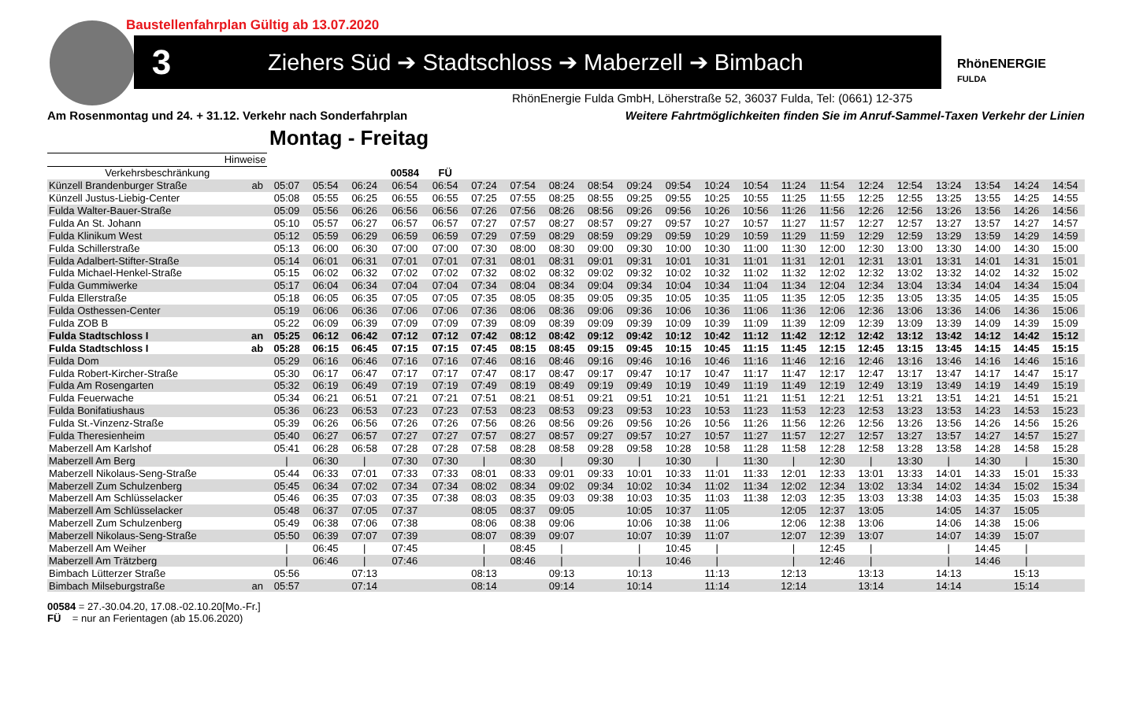Baustellenfahrplan Gültig ab 13.07.2020
3
Ziehers Süd ➔ Stadtschloss ➔ Maberzell ➔ Bimbach
RhönENERGIE
FULDA
RhönEnergie Fulda GmbH, Löherstraße 52, 36037 Fulda, Tel: (0661) 12-375
Am Rosenmontag und 24. + 31.12. Verkehr nach Sonderfahrplan
Weitere Fahrtmöglichkeiten finden Sie im Anruf-Sammel-Taxen Verkehr der Linien
Montag - Freitag
| Hinweise | | | | | | | | | | | | | | | | | | | | | | |
| Verkehrsbeschränkung | | | | | 00584 | FÜ | | | | | | | | | | | | | | | | |
| Künzell Brandenburger Straße | ab | 05:07 | 05:54 | 06:24 | 06:54 | 06:54 | 07:24 | 07:54 | 08:24 | 08:54 | 09:24 | 09:54 | 10:24 | 10:54 | 11:24 | 11:54 | 12:24 | 12:54 | 13:24 | 13:54 | 14:24 | 14:54 |
| Künzell Justus-Liebig-Center | | 05:08 | 05:55 | 06:25 | 06:55 | 06:55 | 07:25 | 07:55 | 08:25 | 08:55 | 09:25 | 09:55 | 10:25 | 10:55 | 11:25 | 11:55 | 12:25 | 12:55 | 13:25 | 13:55 | 14:25 | 14:55 |
| Fulda Walter-Bauer-Straße | | 05:09 | 05:56 | 06:26 | 06:56 | 06:56 | 07:26 | 07:56 | 08:26 | 08:56 | 09:26 | 09:56 | 10:26 | 10:56 | 11:26 | 11:56 | 12:26 | 12:56 | 13:26 | 13:56 | 14:26 | 14:56 |
| Fulda An St. Johann | | 05:10 | 05:57 | 06:27 | 06:57 | 06:57 | 07:27 | 07:57 | 08:27 | 08:57 | 09:27 | 09:57 | 10:27 | 10:57 | 11:27 | 11:57 | 12:27 | 12:57 | 13:27 | 13:57 | 14:27 | 14:57 |
| Fulda Klinikum West | | 05:12 | 05:59 | 06:29 | 06:59 | 06:59 | 07:29 | 07:59 | 08:29 | 08:59 | 09:29 | 09:59 | 10:29 | 10:59 | 11:29 | 11:59 | 12:29 | 12:59 | 13:29 | 13:59 | 14:29 | 14:59 |
| Fulda Schillerstraße | | 05:13 | 06:00 | 06:30 | 07:00 | 07:00 | 07:30 | 08:00 | 08:30 | 09:00 | 09:30 | 10:00 | 10:30 | 11:00 | 11:30 | 12:00 | 12:30 | 13:00 | 13:30 | 14:00 | 14:30 | 15:00 |
| Fulda Adalbert-Stifter-Straße | | 05:14 | 06:01 | 06:31 | 07:01 | 07:01 | 07:31 | 08:01 | 08:31 | 09:01 | 09:31 | 10:01 | 10:31 | 11:01 | 11:31 | 12:01 | 12:31 | 13:01 | 13:31 | 14:01 | 14:31 | 15:01 |
| Fulda Michael-Henkel-Straße | | 05:15 | 06:02 | 06:32 | 07:02 | 07:02 | 07:32 | 08:02 | 08:32 | 09:02 | 09:32 | 10:02 | 10:32 | 11:02 | 11:32 | 12:02 | 12:32 | 13:02 | 13:32 | 14:02 | 14:32 | 15:02 |
| Fulda Gummiwerke | | 05:17 | 06:04 | 06:34 | 07:04 | 07:04 | 07:34 | 08:04 | 08:34 | 09:04 | 09:34 | 10:04 | 10:34 | 11:04 | 11:34 | 12:04 | 12:34 | 13:04 | 13:34 | 14:04 | 14:34 | 15:04 |
| Fulda Ellerstraße | | 05:18 | 06:05 | 06:35 | 07:05 | 07:05 | 07:35 | 08:05 | 08:35 | 09:05 | 09:35 | 10:05 | 10:35 | 11:05 | 11:35 | 12:05 | 12:35 | 13:05 | 13:35 | 14:05 | 14:35 | 15:05 |
| Fulda Osthessen-Center | | 05:19 | 06:06 | 06:36 | 07:06 | 07:06 | 07:36 | 08:06 | 08:36 | 09:06 | 09:36 | 10:06 | 10:36 | 11:06 | 11:36 | 12:06 | 12:36 | 13:06 | 13:36 | 14:06 | 14:36 | 15:06 |
| Fulda ZOB B | | 05:22 | 06:09 | 06:39 | 07:09 | 07:09 | 07:39 | 08:09 | 08:39 | 09:09 | 09:39 | 10:09 | 10:39 | 11:09 | 11:39 | 12:09 | 12:39 | 13:09 | 13:39 | 14:09 | 14:39 | 15:09 |
| Fulda Stadtschloss I | an | 05:25 | 06:12 | 06:42 | 07:12 | 07:12 | 07:42 | 08:12 | 08:42 | 09:12 | 09:42 | 10:12 | 10:42 | 11:12 | 11:42 | 12:12 | 12:42 | 13:12 | 13:42 | 14:12 | 14:42 | 15:12 |
| Fulda Stadtschloss I | ab | 05:28 | 06:15 | 06:45 | 07:15 | 07:15 | 07:45 | 08:15 | 08:45 | 09:15 | 09:45 | 10:15 | 10:45 | 11:15 | 11:45 | 12:15 | 12:45 | 13:15 | 13:45 | 14:15 | 14:45 | 15:15 |
| Fulda Dom | | 05:29 | 06:16 | 06:46 | 07:16 | 07:16 | 07:46 | 08:16 | 08:46 | 09:16 | 09:46 | 10:16 | 10:46 | 11:16 | 11:46 | 12:16 | 12:46 | 13:16 | 13:46 | 14:16 | 14:46 | 15:16 |
| Fulda Robert-Kircher-Straße | | 05:30 | 06:17 | 06:47 | 07:17 | 07:17 | 07:47 | 08:17 | 08:47 | 09:17 | 09:47 | 10:17 | 10:47 | 11:17 | 11:47 | 12:17 | 12:47 | 13:17 | 13:47 | 14:17 | 14:47 | 15:17 |
| Fulda Am Rosengarten | | 05:32 | 06:19 | 06:49 | 07:19 | 07:19 | 07:49 | 08:19 | 08:49 | 09:19 | 09:49 | 10:19 | 10:49 | 11:19 | 11:49 | 12:19 | 12:49 | 13:19 | 13:49 | 14:19 | 14:49 | 15:19 |
| Fulda Feuerwache | | 05:34 | 06:21 | 06:51 | 07:21 | 07:21 | 07:51 | 08:21 | 08:51 | 09:21 | 09:51 | 10:21 | 10:51 | 11:21 | 11:51 | 12:21 | 12:51 | 13:21 | 13:51 | 14:21 | 14:51 | 15:21 |
| Fulda Bonifatiushaus | | 05:36 | 06:23 | 06:53 | 07:23 | 07:23 | 07:53 | 08:23 | 08:53 | 09:23 | 09:53 | 10:23 | 10:53 | 11:23 | 11:53 | 12:23 | 12:53 | 13:23 | 13:53 | 14:23 | 14:53 | 15:23 |
| Fulda St.-Vinzenz-Straße | | 05:39 | 06:26 | 06:56 | 07:26 | 07:26 | 07:56 | 08:26 | 08:56 | 09:26 | 09:56 | 10:26 | 10:56 | 11:26 | 11:56 | 12:26 | 12:56 | 13:26 | 13:56 | 14:26 | 14:56 | 15:26 |
| Fulda Theresienheim | | 05:40 | 06:27 | 06:57 | 07:27 | 07:27 | 07:57 | 08:27 | 08:57 | 09:27 | 09:57 | 10:27 | 10:57 | 11:27 | 11:57 | 12:27 | 12:57 | 13:27 | 13:57 | 14:27 | 14:57 | 15:27 |
| Maberzell Am Karlshof | | 05:41 | 06:28 | 06:58 | 07:28 | 07:28 | 07:58 | 08:28 | 08:58 | 09:28 | 09:58 | 10:28 | 10:58 | 11:28 | 11:58 | 12:28 | 12:58 | 13:28 | 13:58 | 14:28 | 14:58 | 15:28 |
| Maberzell Am Berg | | / | 06:30 | / | 07:30 | 07:30 | / | 08:30 | / | 09:30 | / | 10:30 | / | 11:30 | / | 12:30 | / | 13:30 | / | 14:30 | / | 15:30 |
| Maberzell Nikolaus-Seng-Straße | | 05:44 | 06:33 | 07:01 | 07:33 | 07:33 | 08:01 | 08:33 | 09:01 | 09:33 | 10:01 | 10:33 | 11:01 | 11:33 | 12:01 | 12:33 | 13:01 | 13:33 | 14:01 | 14:33 | 15:01 | 15:33 |
| Maberzell Zum Schulzenberg | | 05:45 | 06:34 | 07:02 | 07:34 | 07:34 | 08:02 | 08:34 | 09:02 | 09:34 | 10:02 | 10:34 | 11:02 | 11:34 | 12:02 | 12:34 | 13:02 | 13:34 | 14:02 | 14:34 | 15:02 | 15:34 |
| Maberzell Am Schlüsselacker | | 05:46 | 06:35 | 07:03 | 07:35 | 07:38 | 08:03 | 08:35 | 09:03 | 09:38 | 10:03 | 10:35 | 11:03 | 11:38 | 12:03 | 12:35 | 13:03 | 13:38 | 14:03 | 14:35 | 15:03 | 15:38 |
| Maberzell Am Schlüsselacker | | 05:48 | 06:37 | 07:05 | 07:37 | | 08:05 | 08:37 | 09:05 | | 10:05 | 10:37 | 11:05 | | 12:05 | 12:37 | 13:05 | | 14:05 | 14:37 | 15:05 | |
| Maberzell Zum Schulzenberg | | 05:49 | 06:38 | 07:06 | 07:38 | | 08:06 | 08:38 | 09:06 | | 10:06 | 10:38 | 11:06 | | 12:06 | 12:38 | 13:06 | | 14:06 | 14:38 | 15:06 | |
| Maberzell Nikolaus-Seng-Straße | | 05:50 | 06:39 | 07:07 | 07:39 | | 08:07 | 08:39 | 09:07 | | 10:07 | 10:39 | 11:07 | | 12:07 | 12:39 | 13:07 | | 14:07 | 14:39 | 15:07 | |
| Maberzell Am Weiher | | / | 06:45 | / | 07:45 | | / | 08:45 | / | | / | 10:45 | / | | / | 12:45 | / | | / | 14:45 | / | |
| Maberzell Am Trätzberg | | / | 06:46 | / | 07:46 | | / | 08:46 | / | | / | 10:46 | / | | / | 12:46 | / | | / | 14:46 | / | |
| Bimbach Lütterzer Straße | | 05:56 | | 07:13 | | | 08:13 | | 09:13 | | 10:13 | | 11:13 | | 12:13 | | 13:13 | | 14:13 | | 15:13 | |
| Bimbach Milseburgstraße | an | 05:57 | | 07:14 | | | 08:14 | | 09:14 | | 10:14 | | 11:14 | | 12:14 | | 13:14 | | 14:14 | | 15:14 | |
00584 = 27.-30.04.20, 17.08.-02.10.20[Mo.-Fr.]
FÜ = nur an Ferientagen (ab 15.06.2020)